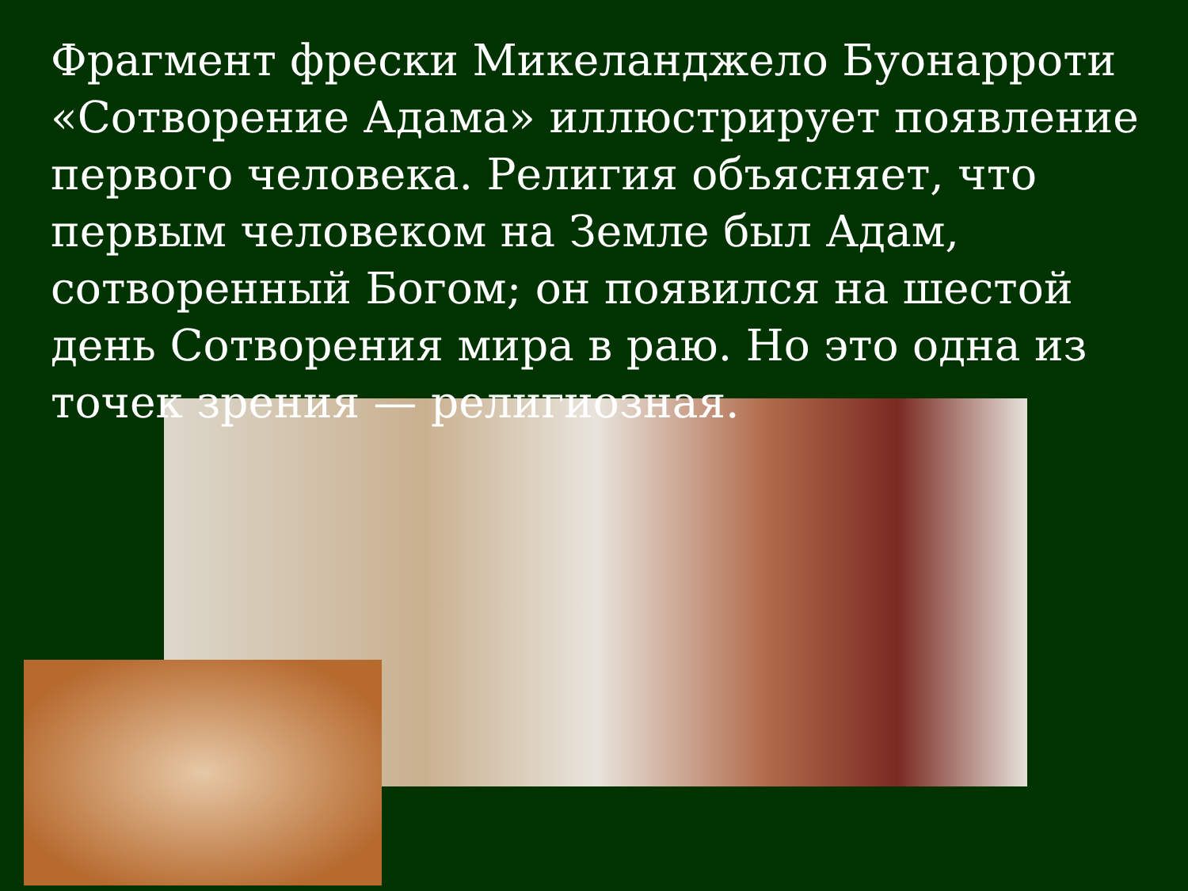Фрагмент фрески Микеланджело Буонарроти «Сотворение Адама» иллюстрирует появление первого человека. Религия объясняет, что первым человеком на Земле был Адам, сотворенный Богом; он появился на шестой день Сотворения мира в раю. Но это одна из точек зрения — религиозная.